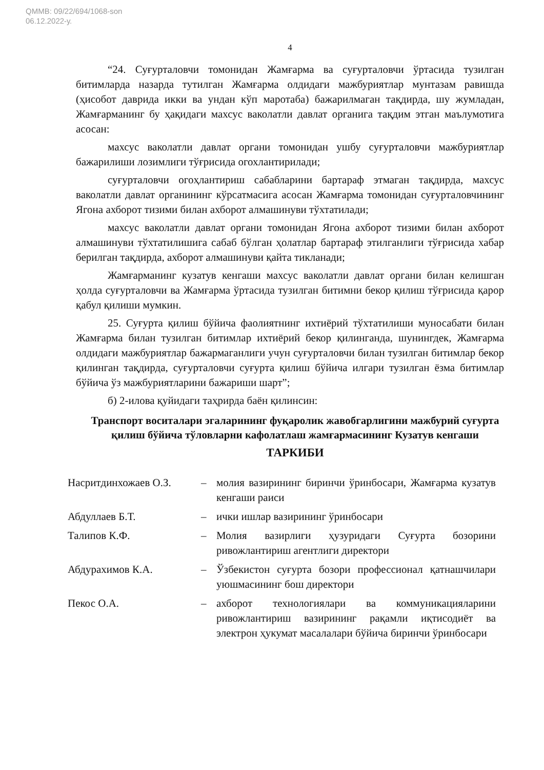QMMB: 09/22/694/1068-son
06.12.2022-у.
4
“24. Суғурталовчи томонидан Жамғарма ва суғурталовчи ўртасида тузилган битимларда назарда тутилган Жамғарма олдидаги мажбуриятлар мунтазам равишда (ҳисобот даврида икки ва ундан кўп маротаба) бажарилмаган тақдирда, шу жумладан, Жамғарманинг бу ҳақидаги махсус ваколатли давлат органига тақдим этган маълумотига асосан:
махсус ваколатли давлат органи томонидан ушбу суғурталовчи мажбуриятлар бажарилиши лозимлиги тўғрисида огохлантирилади;
суғурталовчи огоҳлантириш сабабларини бартараф этмаган тақдирда, махсус ваколатли давлат органининг кўрсатмасига асосан Жамғарма томонидан суғурталовчининг Ягона ахборот тизими билан ахборот алмашинуви тўхтатилади;
махсус ваколатли давлат органи томонидан Ягона ахборот тизими билан ахборот алмашинуви тўхтатилишига сабаб бўлган ҳолатлар бартараф этилганлиги тўғрисида хабар берилган тақдирда, ахборот алмашинуви қайта тикланади;
Жамғарманинг кузатув кенгаши махсус ваколатли давлат органи билан келишган ҳолда суғурталовчи ва Жамғарма ўртасида тузилган битимни бекор қилиш тўғрисида қарор қабул қилиши мумкин.
25. Суғурта қилиш бўйича фаолиятнинг ихтиёрий тўхтатилиши муносабати билан Жамғарма билан тузилган битимлар ихтиёрий бекор қилинганда, шунингдек, Жамғарма олдидаги мажбуриятлар бажармаганлиги учун суғурталовчи билан тузилган битимлар бекор қилинган тақдирда, суғурталовчи суғурта қилиш бўйича илгари тузилган ёзма битимлар бўйича ўз мажбуриятларини бажариши шарт”;
б) 2-илова қуйидаги таҳрирда баён қилинсин:
Транспорт воситалари эгаларининг фуқаролик жавобгарлигини мажбурий суғурта қилиш бўйича тўловларни кафолатлаш жамғармасининг Кузатув кенгаши
ТАРКИБИ
| Насритдинхожаев О.З. | – | молия вазирининг биринчи ўринбосари, Жамғарма кузатув кенгаши раиси |
| Абдуллаев Б.Т. | – | ички ишлар вазирининг ўринбосари |
| Талипов К.Ф. | – | Молия вазирлиги ҳузуридаги Суғурта бозорини ривожлантириш агентлиги директори |
| Абдурахимов К.А. | – | Ўзбекистон суғурта бозори профессионал қатнашчилари уюшмасининг бош директори |
| Пекос О.А. | – | ахборот технологиялари ва коммуникацияларини ривожлантириш вазирининг рақамли иқтисодиёт ва электрон ҳукумат масалалари бўйича биринчи ўринбосари |